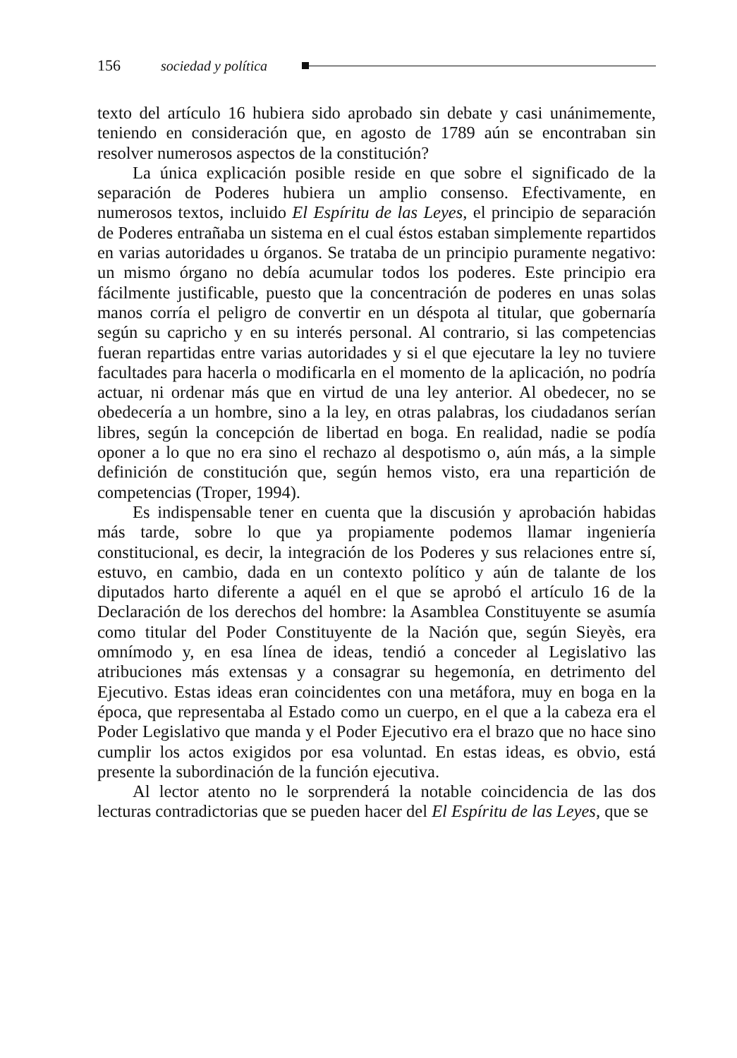156 sociedad y política
texto del artículo 16 hubiera sido aprobado sin debate y casi unánimemente, teniendo en consideración que, en agosto de 1789 aún se encontraban sin resolver numerosos aspectos de la constitución?
La única explicación posible reside en que sobre el significado de la separación de Poderes hubiera un amplio consenso. Efectivamente, en numerosos textos, incluido El Espíritu de las Leyes, el principio de separación de Poderes entrañaba un sistema en el cual éstos estaban simplemente repartidos en varias autoridades u órganos. Se trataba de un principio puramente negativo: un mismo órgano no debía acumular todos los poderes. Este principio era fácilmente justificable, puesto que la concentración de poderes en unas solas manos corría el peligro de convertir en un déspota al titular, que gobernaría según su capricho y en su interés personal. Al contrario, si las competencias fueran repartidas entre varias autoridades y si el que ejecutare la ley no tuviere facultades para hacerla o modificarla en el momento de la aplicación, no podría actuar, ni ordenar más que en virtud de una ley anterior. Al obedecer, no se obedecería a un hombre, sino a la ley, en otras palabras, los ciudadanos serían libres, según la concepción de libertad en boga. En realidad, nadie se podía oponer a lo que no era sino el rechazo al despotismo o, aún más, a la simple definición de constitución que, según hemos visto, era una repartición de competencias (Troper, 1994).
Es indispensable tener en cuenta que la discusión y aprobación habidas más tarde, sobre lo que ya propiamente podemos llamar ingeniería constitucional, es decir, la integración de los Poderes y sus relaciones entre sí, estuvo, en cambio, dada en un contexto político y aún de talante de los diputados harto diferente a aquél en el que se aprobó el artículo 16 de la Declaración de los derechos del hombre: la Asamblea Constituyente se asumía como titular del Poder Constituyente de la Nación que, según Sieyès, era omnímodo y, en esa línea de ideas, tendió a conceder al Legislativo las atribuciones más extensas y a consagrar su hegemonía, en detrimento del Ejecutivo. Estas ideas eran coincidentes con una metáfora, muy en boga en la época, que representaba al Estado como un cuerpo, en el que a la cabeza era el Poder Legislativo que manda y el Poder Ejecutivo era el brazo que no hace sino cumplir los actos exigidos por esa voluntad. En estas ideas, es obvio, está presente la subordinación de la función ejecutiva.
Al lector atento no le sorprenderá la notable coincidencia de las dos lecturas contradictorias que se pueden hacer del El Espíritu de las Leyes, que se